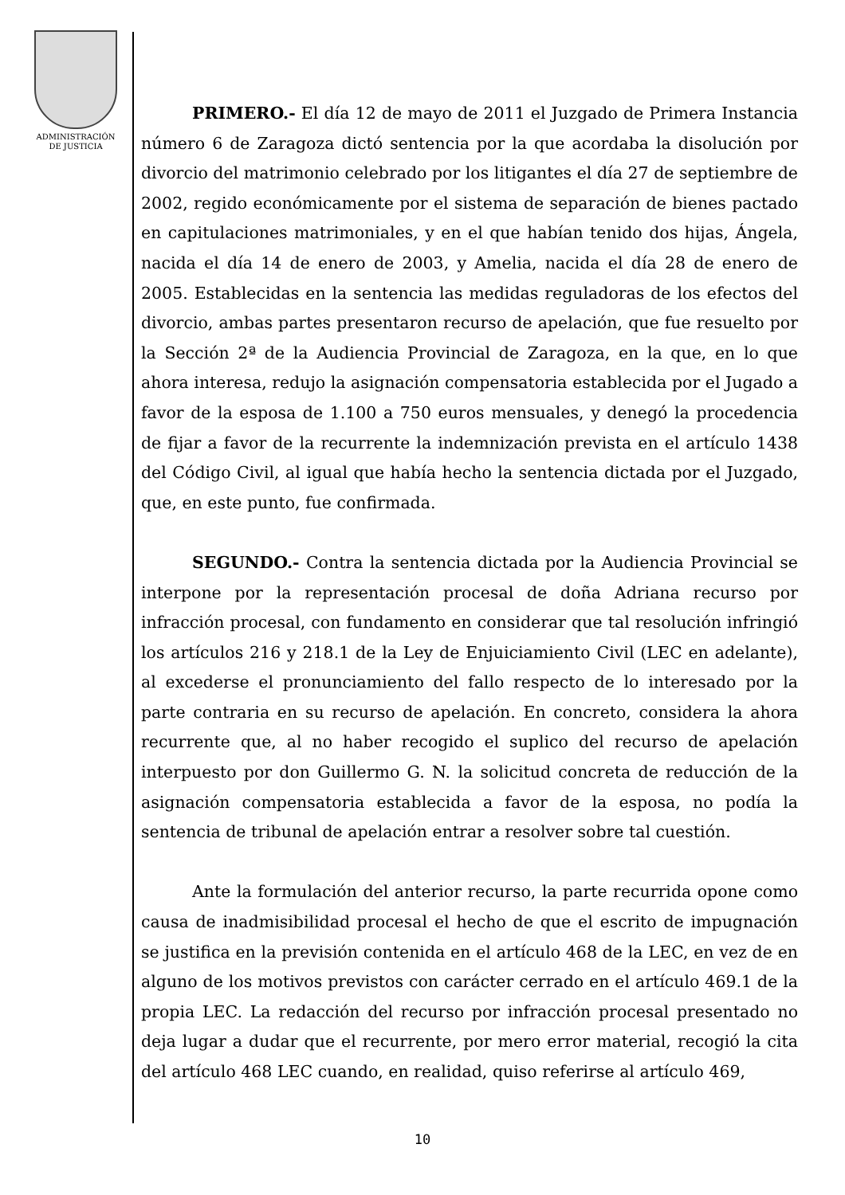ADMINISTRACIÓN
DE JUSTICIA
PRIMERO.- El día 12 de mayo de 2011 el Juzgado de Primera Instancia número 6 de Zaragoza dictó sentencia por la que acordaba la disolución por divorcio del matrimonio celebrado por los litigantes el día 27 de septiembre de 2002, regido económicamente por el sistema de separación de bienes pactado en capitulaciones matrimoniales, y en el que habían tenido dos hijas, Ángela, nacida el día 14 de enero de 2003, y Amelia, nacida el día 28 de enero de 2005. Establecidas en la sentencia las medidas reguladoras de los efectos del divorcio, ambas partes presentaron recurso de apelación, que fue resuelto por la Sección 2ª de la Audiencia Provincial de Zaragoza, en la que, en lo que ahora interesa, redujo la asignación compensatoria establecida por el Jugado a favor de la esposa de 1.100 a 750 euros mensuales, y denegó la procedencia de fijar a favor de la recurrente la indemnización prevista en el artículo 1438 del Código Civil, al igual que había hecho la sentencia dictada por el Juzgado, que, en este punto, fue confirmada.
SEGUNDO.- Contra la sentencia dictada por la Audiencia Provincial se interpone por la representación procesal de doña Adriana recurso por infracción procesal, con fundamento en considerar que tal resolución infringió los artículos 216 y 218.1 de la Ley de Enjuiciamiento Civil (LEC en adelante), al excederse el pronunciamiento del fallo respecto de lo interesado por la parte contraria en su recurso de apelación. En concreto, considera la ahora recurrente que, al no haber recogido el suplico del recurso de apelación interpuesto por don Guillermo G. N. la solicitud concreta de reducción de la asignación compensatoria establecida a favor de la esposa, no podía la sentencia de tribunal de apelación entrar a resolver sobre tal cuestión.
Ante la formulación del anterior recurso, la parte recurrida opone como causa de inadmisibilidad procesal el hecho de que el escrito de impugnación se justifica en la previsión contenida en el artículo 468 de la LEC, en vez de en alguno de los motivos previstos con carácter cerrado en el artículo 469.1 de la propia LEC. La redacción del recurso por infracción procesal presentado no deja lugar a dudar que el recurrente, por mero error material, recogió la cita del artículo 468 LEC cuando, en realidad, quiso referirse al artículo 469,
10